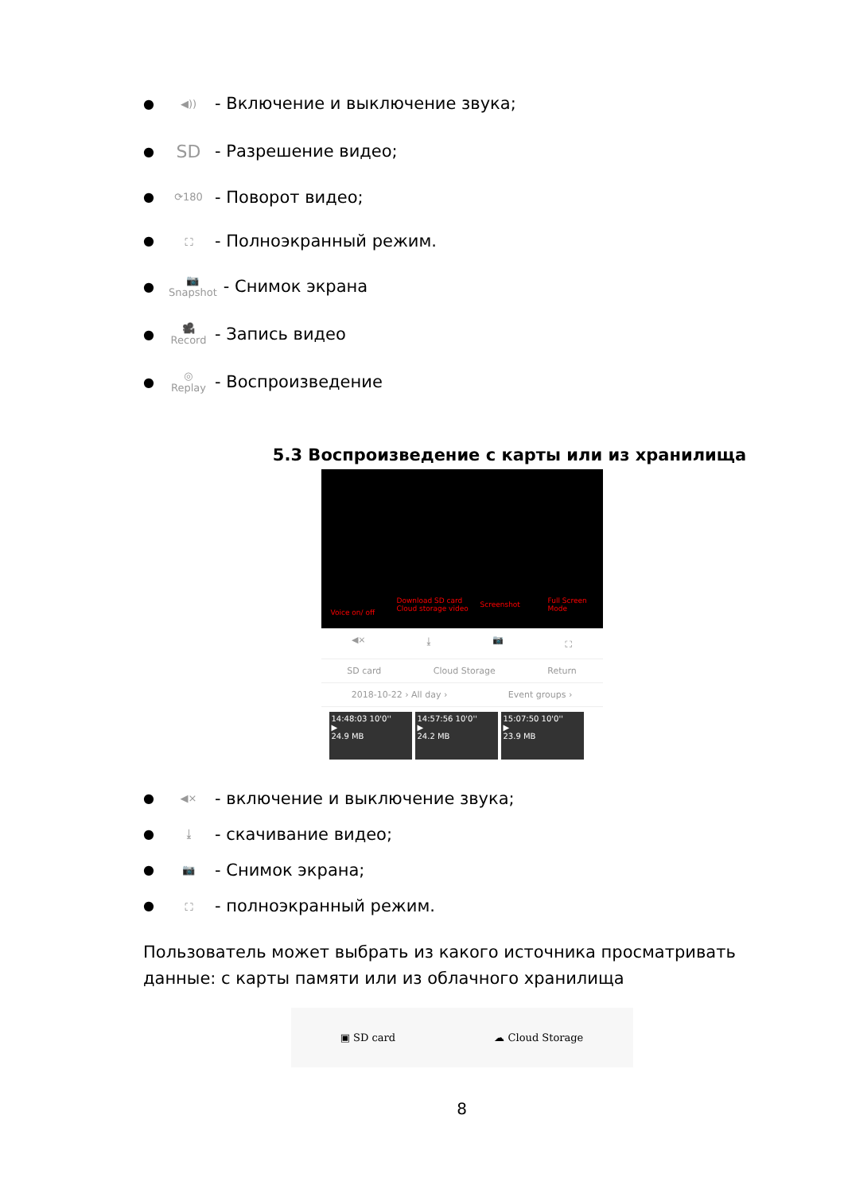● ◀)) - Включение и выключение звука;
● SD - Разрешение видео;
● ⟳180 - Поворот видео;
● ⛶ - Полноэкранный режим.
● 📷
Snapshot - Снимок экрана
● 🎥
Record - Запись видео
● ◎
Replay - Воспроизведение
5.3 Воспроизведение с карты или из хранилища
Voice on/ off
Download SD card
Cloud storage video
Screenshot Full Screen
Mode
◀× ⤓ 📷 ⛶
SD card Cloud Storage Return
2018-10-22 › All day › Event groups ›
14:48:03 10'0''
▶
24.9 MB
14:57:56 10'0''
▶
24.2 MB
15:07:50 10'0''
▶
23.9 MB
● ◀× - включение и выключение звука;
● ⤓ - скачивание видео;
● 📷 - Снимок экрана;
● ⛶ - полноэкранный режим.
Пользователь может выбрать из какого источника просматривать данные: с карты памяти или из облачного хранилища
▣ SD card ☁ Cloud Storage
8